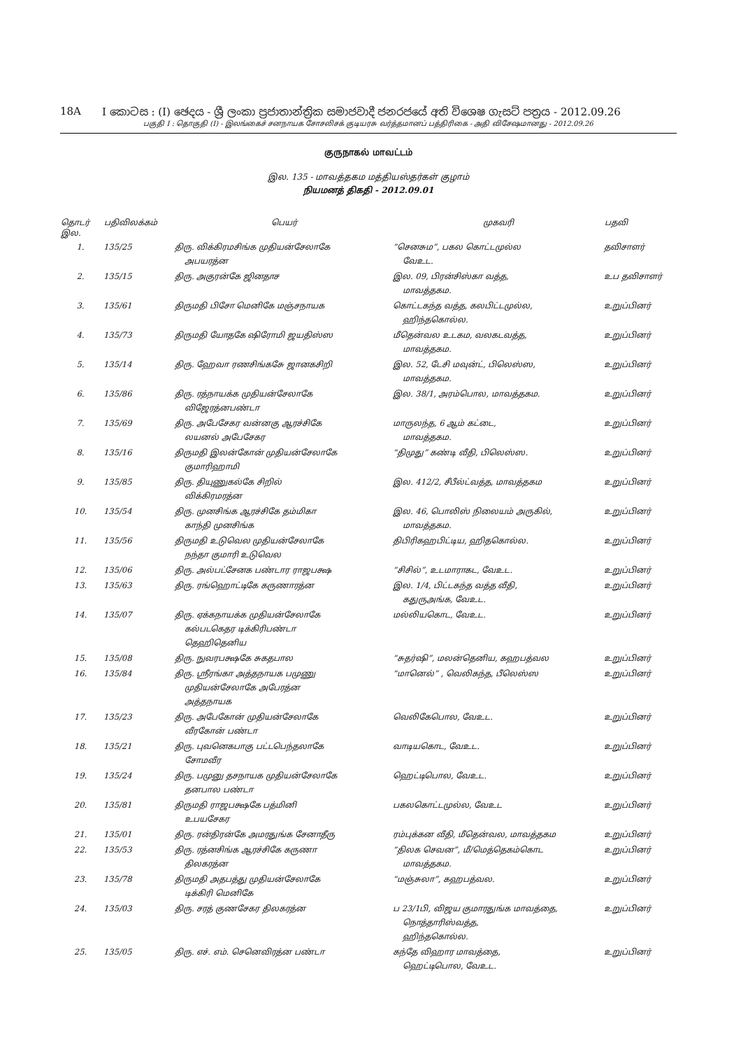18A I කොටස : (I) ඡෙදය - ශ්‍රී ලංකා ප්‍රජාතාන්ත්‍රික සමාජවාදී ජනරජයේ අති විශෙෂ ගැසට් පත්‍රය - 2012.09.26
பகுதி I : தொகுதி (I) - இலங்கைச் சனநாயக சோசலிசக் குடியரசு வர்த்தமானப் பத்திரிகை - அதி விசேஷமானது - 2012.09.26
குருநாகல் மாவட்டம்
இல. 135 - மாவத்தகம மத்தியஸ்தர்கள் குழாம்
நியமனத் திகதி - 2012.09.01
| தொடர் இல. | பதிவிலக்கம் | பெயர் | முகவரி | பதவி |
| --- | --- | --- | --- | --- |
| 1. | 135/25 | திரு. விக்கிரமசிங்க முதியன்சேலாகே அபயரத்ன | “செனசும”, பகல கொட்டமுல்ல வேஉட. | தவிசாளர் |
| 2. | 135/15 | திரு. அகுரன்கே ஜினதாச | இல. 09, பிரன்சிஸ்கா வத்த, மாவத்தகம. | உப தவிசாளர் |
| 3. | 135/61 | திருமதி பிசோ மெனிகே மஞ்சநாயக | கொட்டகந்த வத்த, கலபிட்டமுல்ல, ஹிந்தகொல்ல. | உறுப்பினர் |
| 4. | 135/73 | திருமதி யோதகே ஷிரோமி ஜயதிஸ்ஸ | மீதென்வல உடகம, வலகடவத்த, மாவத்தகம. | உறுப்பினர் |
| 5. | 135/14 | திரு. ஹேவா ரணசிங்கசுே ஜானகசிறி | இல. 52, டேசி மவுன்ட், பிலெஸ்ஸ, மாவத்தகம. | உறுப்பினர் |
| 6. | 135/86 | திரு. ரத்நாயக்க முதியன்சேலாகே விஜேரத்னபண்டா | இல. 38/1, அரம்பொல, மாவத்தகம. | உறுப்பினர் |
| 7. | 135/69 | திரு. அபேசேகர வன்னகு ஆரச்சிகே லயனல் அபேசேகர | மாருலந்த, 6 ஆம் கட்டை, மாவத்தகம. | உறுப்பினர் |
| 8. | 135/16 | திருமதி இலன்கோன் முதியன்சேலாகே குமாரிஹாமி | “திமுது” கண்டி வீதி, பிலெஸ்ஸ. | உறுப்பினர் |
| 9. | 135/85 | திரு. தியுணுகல்கே சிறில் விக்கிரமரத்ன | இல. 412/2, சீபீல்ட்வத்த, மாவத்தகம | உறுப்பினர் |
| 10. | 135/54 | திரு. முனசிங்க ஆரச்சிகே தம்மிகா காந்தி முனசிங்க | இல. 46, பொலிஸ் நிலையம் அருகில், மாவத்தகம. | உறுப்பினர் |
| 11. | 135/56 | திருமதி உடுவெல முதியன்சேலாகே நந்தா குமாரி உடுவெல | திபிரிகஹபிட்டிய, ஹிதகொல்ல. | உறுப்பினர் |
| 12. | 135/06 | திரு. அல்பட்சேனக பண்டார ராஜபக்ஷ | “சிசில்”, உடமாராகட, வேஉட. | உறுப்பினர் |
| 13. | 135/63 | திரு. ரங்ஹொட்டிகே கருணாரத்ன | இல. 1/4, பிட்டகந்த வத்த வீதி, கதுருஅங்க, வேஉட. | உறுப்பினர் |
| 14. | 135/07 | திரு. ஏக்கநாயக்க முதியன்சேலாகே கல்படகெதர டிக்கிரிபண்டா தெஹிதெனிய | மல்லியகொட, வேஉட. | உறுப்பினர் |
| 15. | 135/08 | திரு. நுவரபக்ஷகே சுகதபால | “சுதர்ஷி”, மலன்தெனிய, கஹபத்வல | உறுப்பினர் |
| 16. | 135/84 | திரு. ஸ்ரீரங்கா அத்தநாயக பமுணு முதியன்சேலாகே அபேரத்ன அத்தநாயக | “மானெல்” , வெலிகந்த, பீலெஸ்ஸ | உறுப்பினர் |
| 17. | 135/23 | திரு. அபேகோன் முதியன்சேலாகே வீரகோன் பண்டா | வெலிகேபொல, வேஉட. | உறுப்பினர் |
| 18. | 135/21 | திரு. புவனெகபாகு பட்டபெந்தலாகே சோமவீர | வாடியகொட, வேஉட. | உறுப்பினர் |
| 19. | 135/24 | திரு. பமுனு தசநாயக முதியன்சேலாகே தனபால பண்டா | ஹெட்டிபொல, வேஉட. | உறுப்பினர் |
| 20. | 135/81 | திருமதி ராஜபக்ஷகே பத்மினி உபயசேகர | பகலகொட்டமுல்ல, வேஉட | உறுப்பினர் |
| 21. | 135/01 | திரு. ரன்திரன்கே அமரதுங்க சேனாதீரு | ரம்புக்கன வீதி, மீதென்வல, மாவத்தகம | உறுப்பினர் |
| 22. | 135/53 | திரு. ரத்னசிங்க ஆரச்சிகே கருணா திலகரத்ன | “திலக செவன”, மீ/மெத்தெகம்கொட மாவத்தகம. | உறுப்பினர் |
| 23. | 135/78 | திருமதி அதபத்து முதியன்சேலாகே டிக்கிரி மெனிகே | “மஞ்சுலா”, கஹபத்வல. | உறுப்பினர் |
| 24. | 135/03 | திரு. சரத் குணசேகர திலகரத்ன | ப 23/1பி, விஜய குமாரதுங்க மாவத்தை, நொத்தாரிஸ்வத்த, ஹிந்தகொல்ல. | உறுப்பினர் |
| 25. | 135/05 | திரு. எச். எம். செனெவிரத்ன பண்டா | கந்தே விஹார மாவத்தை, ஹெட்டிபொல, வேஉட. | உறுப்பினர் |